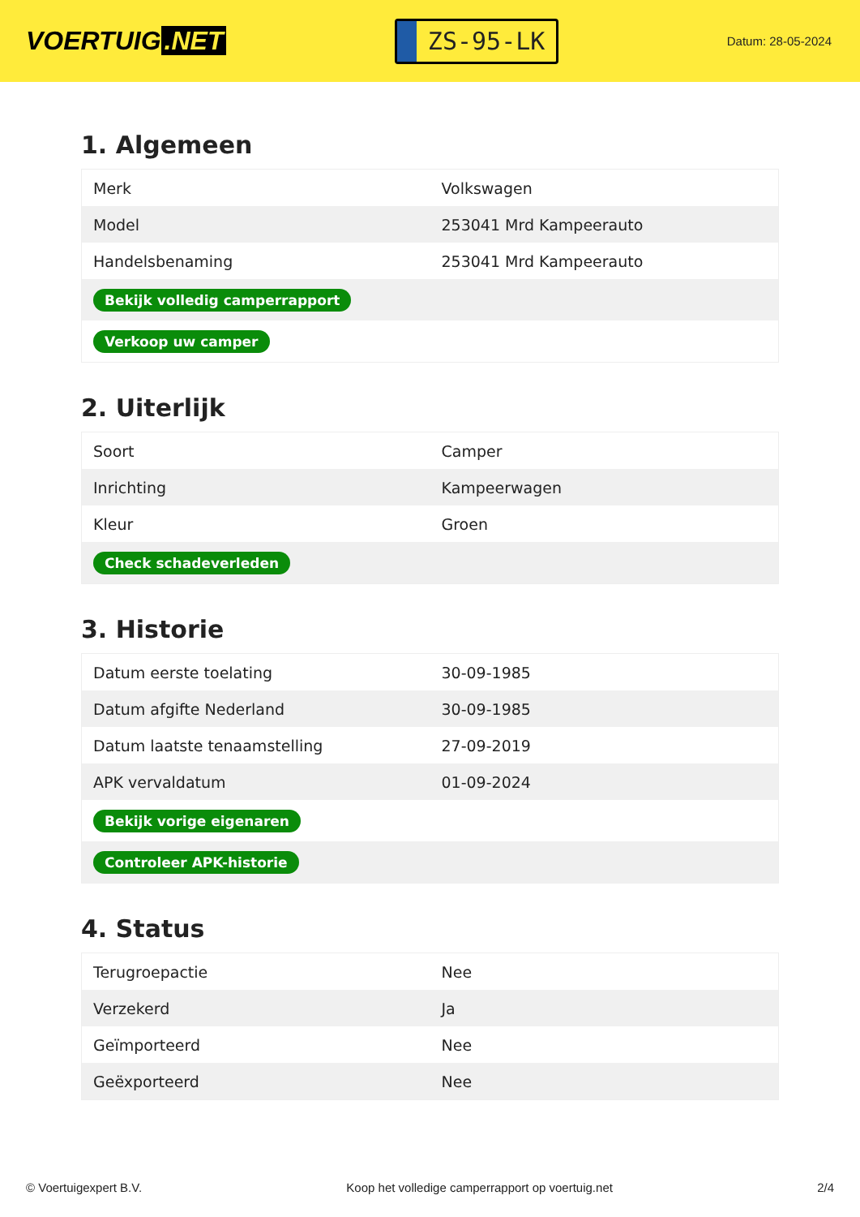VOERTUIG.NET
ZS-95-LK
Datum: 28-05-2024
1. Algemeen
| Merk | Volkswagen |
| Model | 253041 Mrd Kampeerauto |
| Handelsbenaming | 253041 Mrd Kampeerauto |
| Bekijk volledig camperrapport | |
| Verkoop uw camper | |
2. Uiterlijk
| Soort | Camper |
| Inrichting | Kampeerwagen |
| Kleur | Groen |
| Check schadeverleden | |
3. Historie
| Datum eerste toelating | 30-09-1985 |
| Datum afgifte Nederland | 30-09-1985 |
| Datum laatste tenaamstelling | 27-09-2019 |
| APK vervaldatum | 01-09-2024 |
| Bekijk vorige eigenaren | |
| Controleer APK-historie | |
4. Status
| Terugroepactie | Nee |
| Verzekerd | Ja |
| Geïmporteerd | Nee |
| Geëxporteerd | Nee |
© Voertuigexpert B.V. Koop het volledige camperrapport op voertuig.net 2/4